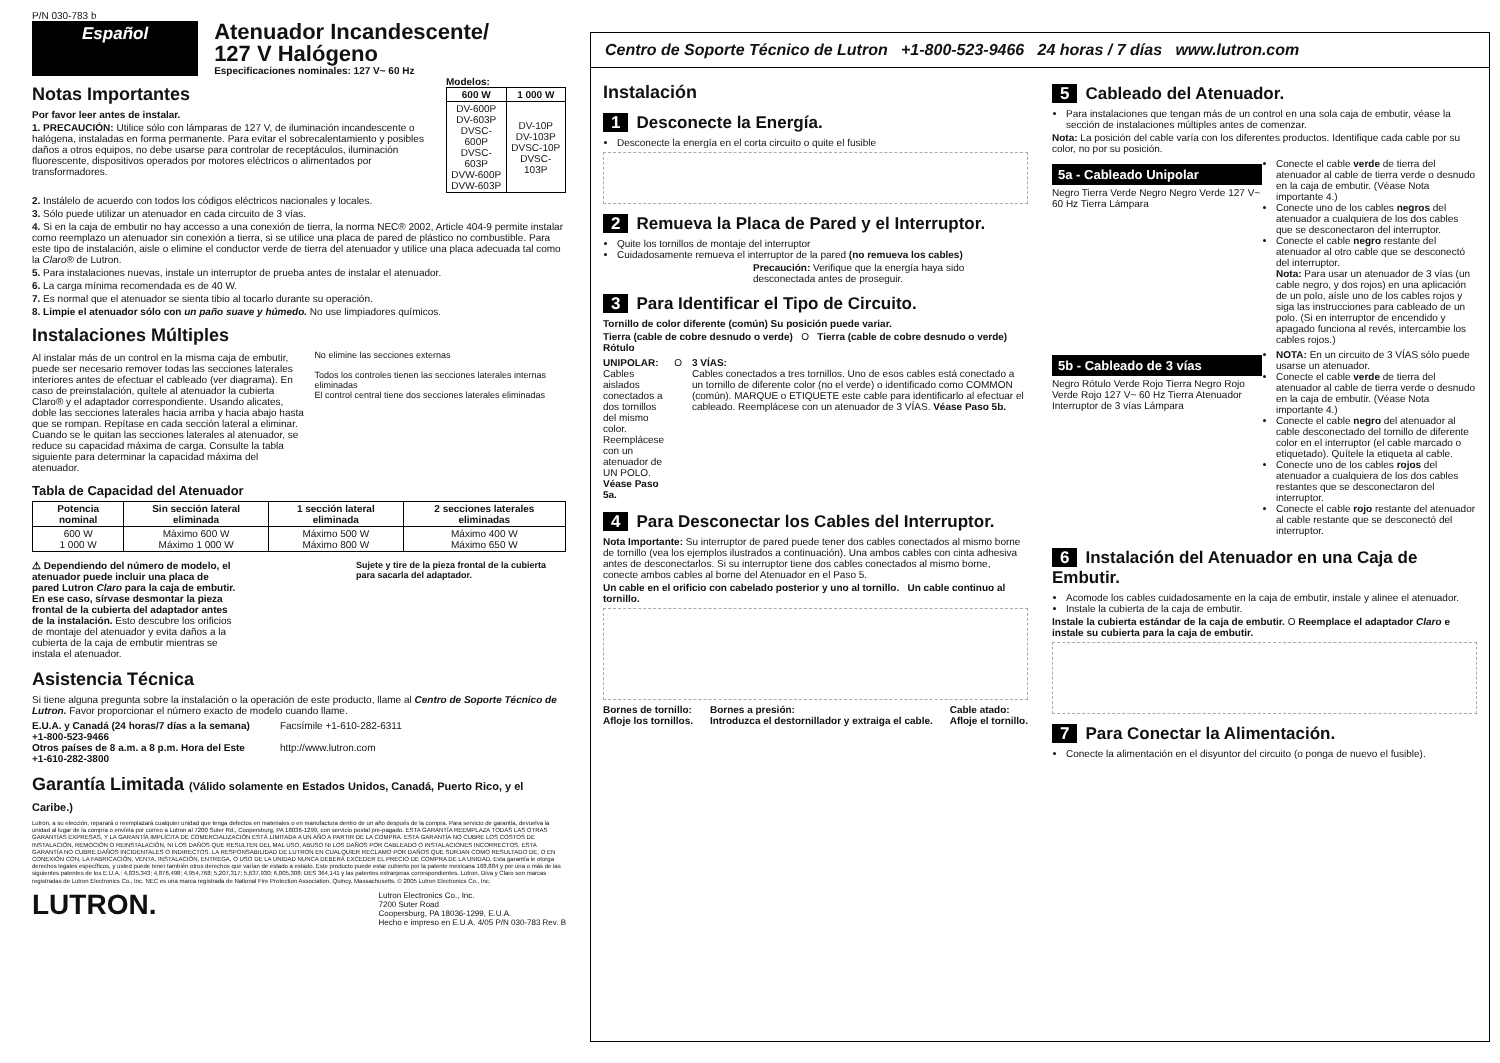P/N 030-783 b
Español
Atenuador Incandescente/
127 V Halógeno
Especificaciones nominales: 127 V~ 60 Hz
Notas Importantes
Por favor leer antes de instalar.
1. PRECAUCIÓN: Utilice sólo con lámparas de 127 V, de iluminación incandescente o halógena, instaladas en forma permanente. Para evitar el sobrecalentamiento y posibles daños a otros equipos, no debe usarse para controlar de receptáculos, iluminación fluorescente, dispositivos operados por motores eléctricos o alimentados por transformadores.
Modelos:
| 600 W | 1 000 W |
| --- | --- |
| DV-600P DV-603P DVSC-600P DVSC-603P DVW-600P DVW-603P | DV-10P DV-103P DVSC-10P DVSC-103P |
2. Instálelo de acuerdo con todos los códigos eléctricos nacionales y locales.
3. Sólo puede utilizar un atenuador en cada circuito de 3 vías.
4. Si en la caja de embutir no hay accesso a una conexión de tierra, la norma NEC® 2002, Article 404-9 permite instalar como reemplazo un atenuador sin conexión a tierra, si se utilice una placa de pared de plástico no combustible. Para este tipo de instalación, aisle o elimine el conductor verde de tierra del atenuador y utilice una placa adecuada tal como la Claro® de Lutron.
5. Para instalaciones nuevas, instale un interruptor de prueba antes de instalar el atenuador.
6. La carga mínima recomendada es de 40 W.
7. Es normal que el atenuador se sienta tibio al tocarlo durante su operación.
8. Limpie el atenuador sólo con un paño suave y húmedo. No use limpiadores químicos.
Instalaciones Múltiples
Al instalar más de un control en la misma caja de embutir, puede ser necesario remover todas las secciones laterales interiores antes de efectuar el cableado (ver diagrama). En caso de preinstalación, quítele al atenuador la cubierta Claro® y el adaptador correspondiente. Usando alicates, doble las secciones laterales hacia arriba y hacia abajo hasta que se rompan. Repítase en cada sección lateral a eliminar. Cuando se le quitan las secciones laterales al atenuador, se reduce su capacidad máxima de carga. Consulte la tabla siguiente para determinar la capacidad máxima del atenuador.
No elimine las secciones externas
Todos los controles tienen las secciones laterales internas eliminadas
El control central tiene dos secciones laterales eliminadas
Tabla de Capacidad del Atenuador
| Potencia nominal | Sin sección lateral eliminada | 1 sección lateral eliminada | 2 secciones laterales eliminadas |
| --- | --- | --- | --- |
| 600 W 1 000 W | Máximo 600 W Máximo 1 000 W | Máximo 500 W Máximo 800 W | Máximo 400 W Máximo 650 W |
⚠ Dependiendo del número de modelo, el atenuador puede incluir una placa de pared Lutron Claro para la caja de embutir. En ese caso, sírvase desmontar la pieza frontal de la cubierta del adaptador antes de la instalación. Esto descubre los orificios de montaje del atenuador y evita daños a la cubierta de la caja de embutir mientras se instala el atenuador.
Sujete y tire de la pieza frontal de la cubierta para sacarla del adaptador.
Asistencia Técnica
Si tiene alguna pregunta sobre la instalación o la operación de este producto, llame al Centro de Soporte Técnico de Lutron. Favor proporcionar el número exacto de modelo cuando llame.
E.U.A. y Canadá (24 horas/7 días a la semana)
+1-800-523-9466
Otros países de 8 a.m. a 8 p.m. Hora del Este
+1-610-282-3800
Facsímile +1-610-282-6311
http://www.lutron.com
Garantía Limitada (Válido solamente en Estados Unidos, Canadá, Puerto Rico, y el Caribe.)
Lutron, a su elección, reparará o reemplazará cualquier unidad que tenga defectos en materiales o en manufactura dentro de un año después de la compra. Para servicio de garantía, devuelva la unidad al lugar de la compra o envíela por correo a Lutron al 7200 Suter Rd., Coopersburg, PA 18036-1299, con servicio postal pre-pagado. ESTA GARANTÍA REEMPLAZA TODAS LAS OTRAS GARANTÍAS EXPRESAS, Y LA GARANTÍA IMPLÍCITA DE COMERCIALIZACIÓN ESTÁ LIMITADA A UN AÑO A PARTIR DE LA COMPRA. ESTA GARANTÍA NO CUBRE LOS COSTOS DE INSTALACIÓN, REMOCIÓN O REINSTALACIÓN, NI LOS DAÑOS QUE RESULTEN DEL MAL USO, ABUSO NI LOS DAÑOS POR CABLEADO O INSTALACIONES INCORRECTOS. ESTA GARANTÍA NO CUBRE DAÑOS INCIDENTALES O INDIRECTOS. LA RESPONSABILIDAD DE LUTRON EN CUALQUIER RECLAMO POR DAÑOS QUE SURJAN COMO RESULTADO DE, O EN CONEXIÓN CON, LA FABRICACIÓN, VENTA, INSTALACIÓN, ENTREGA, O USO DE LA UNIDAD NUNCA DEBERÁ EXCEDER EL PRECIO DE COMPRA DE LA UNIDAD. Esta garantía le otorga derechos legales específicos, y usted puede tener también otros derechos que varían de estado a estado. Este producto puede estar cubierto por la patente mexicana 168,884 y por una o más de las siguientes patentes de los E.U.A.: 4,835,343; 4,876,498; 4,954,768; 5,207,317; 5,637,930; 6,005,308; DES 364,141 y las patentes extranjeras correspondientes. Lutron, Diva y Claro son marcas registradas de Lutron Electronics Co., Inc. NEC es una marca registrada de National Fire Protection Association, Quincy, Massachusetts. © 2005 Lutron Electronics Co., Inc.
LUTRON.
Lutron Electronics Co., Inc.
7200 Suter Road
Coopersburg, PA 18036-1299, E.U.A.
Hecho e impreso en E.U.A. 4/05 P/N 030-783 Rev. B
Centro de Soporte Técnico de Lutron +1-800-523-9466 24 horas / 7 días www.lutron.com
Instalación
1 Desconecte la Energía.
Desconecte la energía en el corta circuito o quite el fusible
2 Remueva la Placa de Pared y el Interruptor.
Quite los tornillos de montaje del interruptor
Cuidadosamente remueva el interruptor de la pared (no remueva los cables)
Precaución: Verifique que la energía haya sido desconectada antes de proseguir.
3 Para Identificar el Tipo de Circuito.
Tornillo de color diferente (común) Su posición puede variar.
Tierra (cable de cobre desnudo o verde) O Tierra (cable de cobre desnudo o verde) Rótulo
UNIPOLAR:
Cables aislados conectados a dos tornillos del mismo color. Reemplácese con un atenuador de UN POLO. Véase Paso 5a.
O 3 VÍAS:
Cables conectados a tres tornillos. Uno de esos cables está conectado a un tornillo de diferente color (no el verde) o identificado como COMMON (común). MARQUE o ETIQUETE este cable para identificarlo al efectuar el cableado. Reemplácese con un atenuador de 3 VÍAS. Véase Paso 5b.
4 Para Desconectar los Cables del Interruptor.
Nota Importante: Su interruptor de pared puede tener dos cables conectados al mismo borne de tornillo (vea los ejemplos ilustrados a continuación). Una ambos cables con cinta adhesiva antes de desconectarlos. Si su interruptor tiene dos cables conectados al mismo borne, conecte ambos cables al borne del Atenuador en el Paso 5.
Un cable en el orificio con cabelado posterior y uno al tornillo. Un cable continuo al tornillo.
Bornes de tornillo:
Afloje los tornillos. Bornes a presión:
Introduzca el destornillador y extraiga el cable. Cable atado:
Afloje el tornillo.
5 Cableado del Atenuador.
Para instalaciones que tengan más de un control en una sola caja de embutir, véase la sección de instalaciones múltiples antes de comenzar.
Nota: La posición del cable varía con los diferentes productos. Identifique cada cable por su color, no por su posición.
5a - Cableado Unipolar
Negro Tierra Verde Negro Negro Verde 127 V~ 60 Hz Tierra Lámpara
Conecte el cable verde de tierra del atenuador al cable de tierra verde o desnudo en la caja de embutir. (Véase Nota importante 4.)
Conecte uno de los cables negros del atenuador a cualquiera de los dos cables que se desconectaron del interruptor.
Conecte el cable negro restante del atenuador al otro cable que se desconectó del interruptor.
Nota: Para usar un atenuador de 3 vías (un cable negro, y dos rojos) en una aplicación de un polo, aísle uno de los cables rojos y siga las instrucciones para cableado de un polo. (Si en interruptor de encendido y apagado funciona al revés, intercambie los cables rojos.)
5b - Cableado de 3 vías
Negro Rótulo Verde Rojo Tierra Negro Rojo Verde Rojo 127 V~ 60 Hz Tierra Atenuador Interruptor de 3 vías Lámpara
NOTA: En un circuito de 3 VÍAS sólo puede usarse un atenuador.
Conecte el cable verde de tierra del atenuador al cable de tierra verde o desnudo en la caja de embutir. (Véase Nota importante 4.)
Conecte el cable negro del atenuador al cable desconectado del tornillo de diferente color en el interruptor (el cable marcado o etiquetado). Quítele la etiqueta al cable.
Conecte uno de los cables rojos del atenuador a cualquiera de los dos cables restantes que se desconectaron del interruptor.
Conecte el cable rojo restante del atenuador al cable restante que se desconectó del interruptor.
6 Instalación del Atenuador en una Caja de Embutir.
Acomode los cables cuidadosamente en la caja de embutir, instale y alinee el atenuador.
Instale la cubierta de la caja de embutir.
Instale la cubierta estándar de la caja de embutir. O Reemplace el adaptador Claro e instale su cubierta para la caja de embutir.
7 Para Conectar la Alimentación.
Conecte la alimentación en el disyuntor del circuito (o ponga de nuevo el fusible).